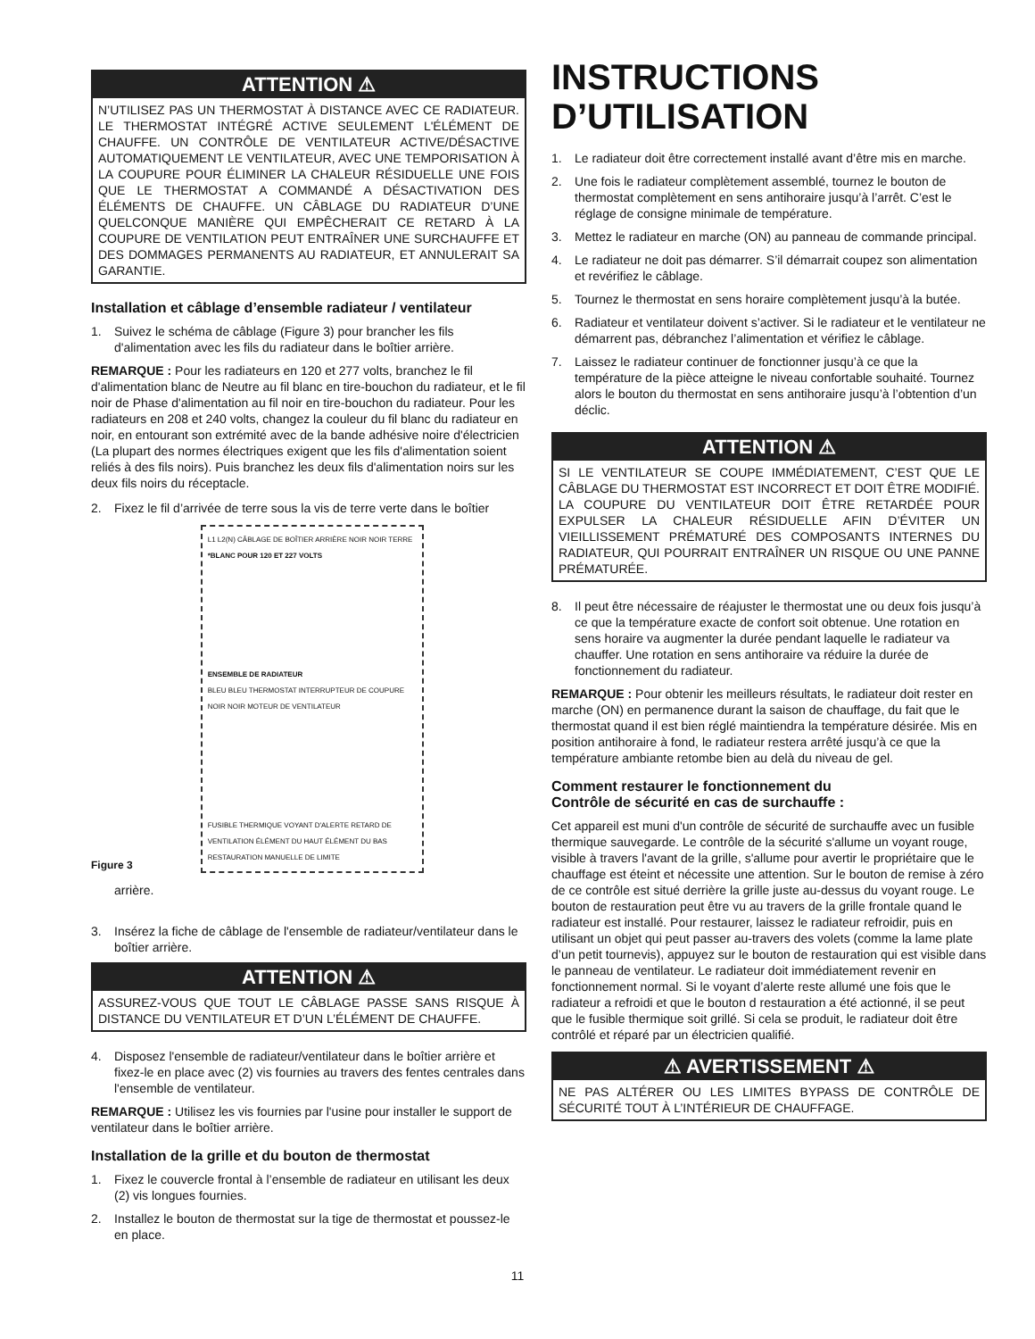ATTENTION ⚠
N’UTILISEZ PAS UN THERMOSTAT À DISTANCE AVEC CE RADIATEUR. LE THERMOSTAT INTÉGRÉ ACTIVE SEULEMENT L'ÉLÉMENT DE CHAUFFE. UN CONTRÔLE DE VENTILATEUR ACTIVE/DÉSACTIVE AUTOMATIQUEMENT LE VENTILATEUR, AVEC UNE TEMPORISATION À LA COUPURE POUR ÉLIMINER LA CHALEUR RÉSIDUELLE UNE FOIS QUE LE THERMOSTAT A COMMANDÉ A DÉSACTIVATION DES ÉLÉMENTS DE CHAUFFE. UN CÂBLAGE DU RADIATEUR D’UNE QUELCONQUE MANIÈRE QUI EMPÊCHERAIT CE RETARD À LA COUPURE DE VENTILATION PEUT ENTRAÎNER UNE SURCHAUFFE ET DES DOMMAGES PERMANENTS AU RADIATEUR, ET ANNULERAIT SA GARANTIE.
Installation et câblage d’ensemble radiateur / ventilateur
1. Suivez le schéma de câblage (Figure 3) pour brancher les fils d'alimentation avec les fils du radiateur dans le boîtier arrière.
REMARQUE : Pour les radiateurs en 120 et 277 volts, branchez le fil d'alimentation blanc de Neutre au fil blanc en tire-bouchon du radiateur, et le fil noir de Phase d'alimentation au fil noir en tire-bouchon du radiateur. Pour les radiateurs en 208 et 240 volts, changez la couleur du fil blanc du radiateur en noir, en entourant son extrémité avec de la bande adhésive noire d'électricien (La plupart des normes électriques exigent que les fils d'alimentation soient reliés à des fils noirs). Puis branchez les deux fils d'alimentation noirs sur les deux fils noirs du réceptacle.
2. Fixez le fil d’arrivée de terre sous la vis de terre verte dans le boîtier
Figure 3
L1 L2(N) CÂBLAGE DE BOÎTIER ARRIÈRE NOIR NOIR TERRE
*BLANC POUR 120 ET 227 VOLTS
ENSEMBLE DE RADIATEUR
BLEU BLEU THERMOSTAT INTERRUPTEUR DE COUPURE NOIR NOIR MOTEUR DE VENTILATEUR
FUSIBLE THERMIQUE VOYANT D'ALERTE RETARD DE VENTILATION ÉLÉMENT DU HAUT ÉLÉMENT DU BAS RESTAURATION MANUELLE DE LIMITE
arrière.
3. Insérez la fiche de câblage de l'ensemble de radiateur/ventilateur dans le boîtier arrière.
ATTENTION ⚠
ASSUREZ-VOUS QUE TOUT LE CÂBLAGE PASSE SANS RISQUE À DISTANCE DU VENTILATEUR ET D’UN L’ÉLÉMENT DE CHAUFFE.
4. Disposez l'ensemble de radiateur/ventilateur dans le boîtier arrière et fixez-le en place avec (2) vis fournies au travers des fentes centrales dans l'ensemble de ventilateur.
REMARQUE : Utilisez les vis fournies par l'usine pour installer le support de ventilateur dans le boîtier arrière.
Installation de la grille et du bouton de thermostat
1. Fixez le couvercle frontal à l’ensemble de radiateur en utilisant les deux (2) vis longues fournies.
2. Installez le bouton de thermostat sur la tige de thermostat et poussez-le en place.
INSTRUCTIONS D’UTILISATION
1. Le radiateur doit être correctement installé avant d’être mis en marche.
2. Une fois le radiateur complètement assemblé, tournez le bouton de thermostat complètement en sens antihoraire jusqu’à l’arrêt. C’est le réglage de consigne minimale de température.
3. Mettez le radiateur en marche (ON) au panneau de commande principal.
4. Le radiateur ne doit pas démarrer. S’il démarrait coupez son alimentation et revérifiez le câblage.
5. Tournez le thermostat en sens horaire complètement jusqu’à la butée.
6. Radiateur et ventilateur doivent s’activer. Si le radiateur et le ventilateur ne démarrent pas, débranchez l’alimentation et vérifiez le câblage.
7. Laissez le radiateur continuer de fonctionner jusqu’à ce que la température de la pièce atteigne le niveau confortable souhaité. Tournez alors le bouton du thermostat en sens antihoraire jusqu’à l’obtention d’un déclic.
ATTENTION ⚠
SI LE VENTILATEUR SE COUPE IMMÉDIATEMENT, C’EST QUE LE CÂBLAGE DU THERMOSTAT EST INCORRECT ET DOIT ÊTRE MODIFIÉ. LA COUPURE DU VENTILATEUR DOIT ÊTRE RETARDÉE POUR EXPULSER LA CHALEUR RÉSIDUELLE AFIN D’ÉVITER UN VIEILLISSEMENT PRÉMATURÉ DES COMPOSANTS INTERNES DU RADIATEUR, QUI POURRAIT ENTRAÎNER UN RISQUE OU UNE PANNE PRÉMATURÉE.
8. Il peut être nécessaire de réajuster le thermostat une ou deux fois jusqu’à ce que la température exacte de confort soit obtenue. Une rotation en sens horaire va augmenter la durée pendant laquelle le radiateur va chauffer. Une rotation en sens antihoraire va réduire la durée de fonctionnement du radiateur.
REMARQUE : Pour obtenir les meilleurs résultats, le radiateur doit rester en marche (ON) en permanence durant la saison de chauffage, du fait que le thermostat quand il est bien réglé maintiendra la température désirée. Mis en position antihoraire à fond, le radiateur restera arrêté jusqu’à ce que la température ambiante retombe bien au delà du niveau de gel.
Comment restaurer le fonctionnement du
Contrôle de sécurité en cas de surchauffe :
Cet appareil est muni d'un contrôle de sécurité de surchauffe avec un fusible thermique sauvegarde. Le contrôle de la sécurité s'allume un voyant rouge, visible à travers l'avant de la grille, s'allume pour avertir le propriétaire que le chauffage est éteint et nécessite une attention. Sur le bouton de remise à zéro de ce contrôle est situé derrière la grille juste au-dessus du voyant rouge. Le bouton de restauration peut être vu au travers de la grille frontale quand le radiateur est installé. Pour restaurer, laissez le radiateur refroidir, puis en utilisant un objet qui peut passer au-travers des volets (comme la lame plate d’un petit tournevis), appuyez sur le bouton de restauration qui est visible dans le panneau de ventilateur. Le radiateur doit immédiatement revenir en fonctionnement normal. Si le voyant d’alerte reste allumé une fois que le radiateur a refroidi et que le bouton d restauration a été actionné, il se peut que le fusible thermique soit grillé. Si cela se produit, le radiateur doit être contrôlé et réparé par un électricien qualifié.
⚠ AVERTISSEMENT ⚠
NE PAS ALTÉRER OU LES LIMITES BYPASS DE CONTRÔLE DE SÉCURITÉ TOUT À L’INTÉRIEUR DE CHAUFFAGE.
11